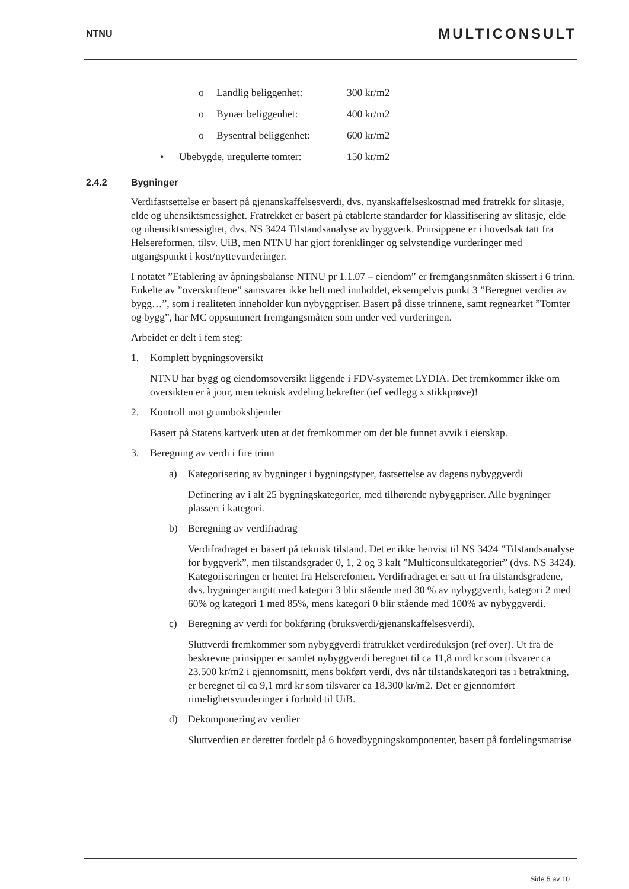NTNU MULTICONSULT
o Landlig beliggenhet: 300 kr/m2
o Bynær beliggenhet: 400 kr/m2
o Bysentral beliggenhet: 600 kr/m2
• Ubebygde, uregulerte tomter: 150 kr/m2
2.4.2 Bygninger
Verdifastsettelse er basert på gjenanskaffelsesverdi, dvs. nyanskaffelseskostnad med fratrekk for slitasje, elde og uhensiktsmessighet. Fratrekket er basert på etablerte standarder for klassifisering av slitasje, elde og uhensiktsmessighet, dvs. NS 3424 Tilstandsanalyse av byggverk. Prinsippene er i hovedsak tatt fra Helsereformen, tilsv. UiB, men NTNU har gjort forenklinger og selvstendige vurderinger med utgangspunkt i kost/nyttevurderinger.
I notatet ”Etablering av åpningsbalanse NTNU pr 1.1.07 – eiendom” er fremgangsnmåten skissert i 6 trinn. Enkelte av ”overskriftene” samsvarer ikke helt med innholdet, eksempelvis punkt 3 ”Beregnet verdier av bygg…”, som i realiteten inneholder kun nybyggpriser. Basert på disse trinnene, samt regnearket ”Tomter og bygg”, har MC oppsummert fremgangsmåten som under ved vurderingen.
Arbeidet er delt i fem steg:
1. Komplett bygningsoversikt
NTNU har bygg og eiendomsoversikt liggende i FDV-systemet LYDIA. Det fremkommer ikke om oversikten er à jour, men teknisk avdeling bekrefter (ref vedlegg x stikkprøve)!
2. Kontroll mot grunnbokshjemler
Basert på Statens kartverk uten at det fremkommer om det ble funnet avvik i eierskap.
3. Beregning av verdi i fire trinn
a) Kategorisering av bygninger i bygningstyper, fastsettelse av dagens nybyggverdi
Definering av i alt 25 bygningskategorier, med tilhørende nybyggpriser. Alle bygninger plassert i kategori.
b) Beregning av verdifradrag
Verdifradraget er basert på teknisk tilstand. Det er ikke henvist til NS 3424 ”Tilstandsanalyse for byggverk”, men tilstandsgrader 0, 1, 2 og 3 kalt ”Multiconsultkategorier” (dvs. NS 3424). Kategoriseringen er hentet fra Helserefomen. Verdifradraget er satt ut fra tilstandsgradene, dvs. bygninger angitt med kategori 3 blir stående med 30 % av nybyggverdi, kategori 2 med 60% og kategori 1 med 85%, mens kategori 0 blir stående med 100% av nybyggverdi.
c) Beregning av verdi for bokføring (bruksverdi/gjenanskaffelsesverdi).
Sluttverdi fremkommer som nybyggverdi fratrukket verdireduksjon (ref over). Ut fra de beskrevne prinsipper er samlet nybyggverdi beregnet til ca 11,8 mrd kr som tilsvarer ca 23.500 kr/m2 i gjennomsnitt, mens bokført verdi, dvs når tilstandskategori tas i betraktning, er beregnet til ca 9,1 mrd kr som tilsvarer ca 18.300 kr/m2. Det er gjennomført rimelighetsvurderinger i forhold til UiB.
d) Dekomponering av verdier
Sluttverdien er deretter fordelt på 6 hovedbygningskomponenter, basert på fordelingsmatrise
Side 5 av 10